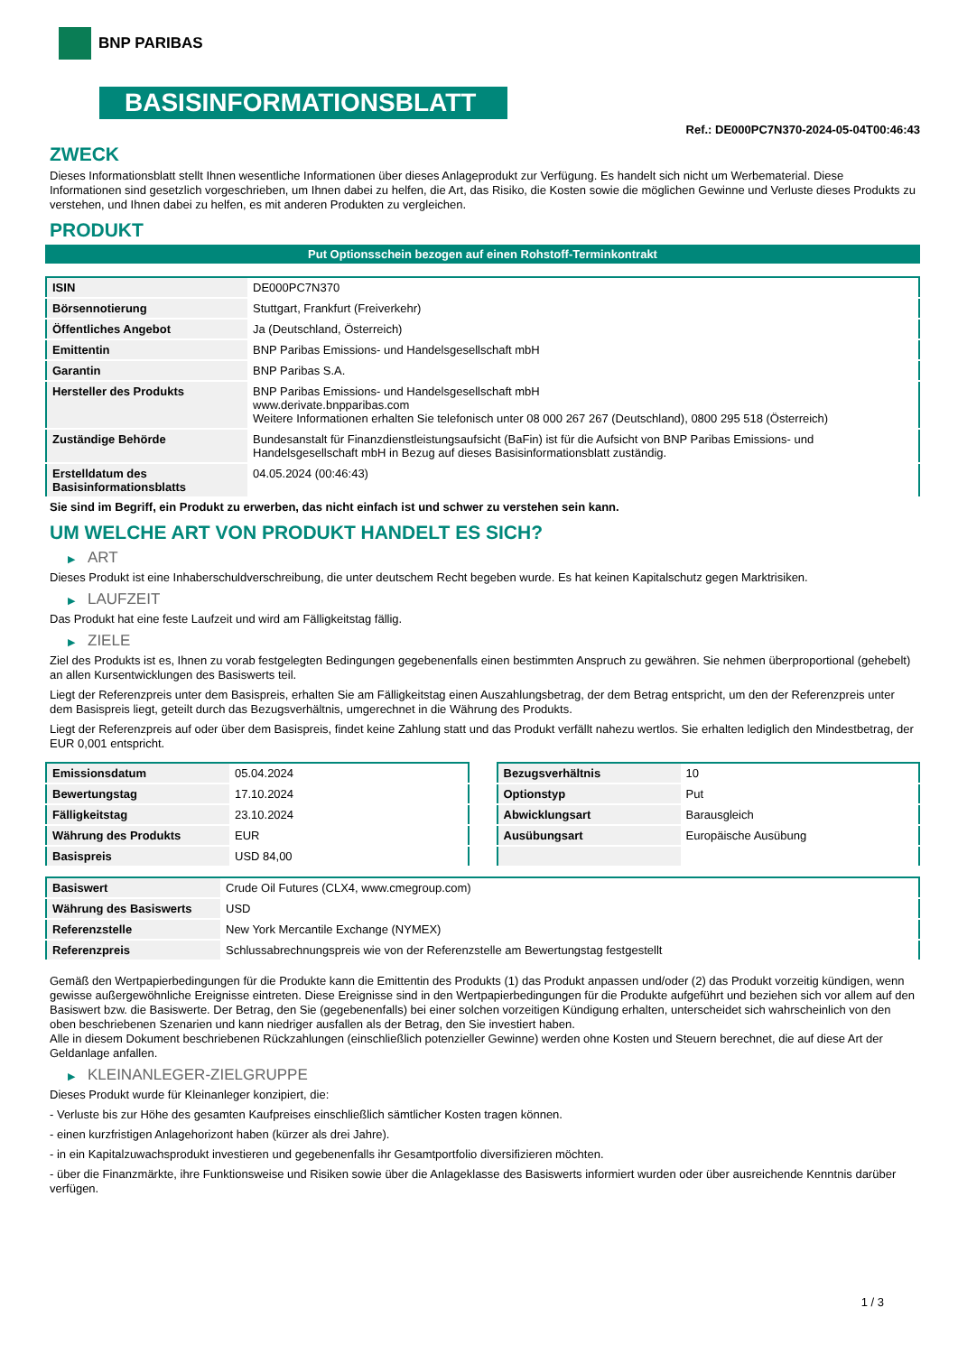BNP PARIBAS
BASISINFORMATIONSBLATT
Ref.: DE000PC7N370-2024-05-04T00:46:43
ZWECK
Dieses Informationsblatt stellt Ihnen wesentliche Informationen über dieses Anlageprodukt zur Verfügung. Es handelt sich nicht um Werbematerial. Diese Informationen sind gesetzlich vorgeschrieben, um Ihnen dabei zu helfen, die Art, das Risiko, die Kosten sowie die möglichen Gewinne und Verluste dieses Produkts zu verstehen, und Ihnen dabei zu helfen, es mit anderen Produkten zu vergleichen.
PRODUKT
Put Optionsschein bezogen auf einen Rohstoff-Terminkontrakt
| ISIN | DE000PC7N370 |
| Börsennotierung | Stuttgart, Frankfurt (Freiverkehr) |
| Öffentliches Angebot | Ja (Deutschland, Österreich) |
| Emittentin | BNP Paribas Emissions- und Handelsgesellschaft mbH |
| Garantin | BNP Paribas S.A. |
| Hersteller des Produkts | BNP Paribas Emissions- und Handelsgesellschaft mbH www.derivate.bnpparibas.com Weitere Informationen erhalten Sie telefonisch unter 08 000 267 267 (Deutschland), 0800 295 518 (Österreich) |
| Zuständige Behörde | Bundesanstalt für Finanzdienstleistungsaufsicht (BaFin) ist für die Aufsicht von BNP Paribas Emissions- und Handelsgesellschaft mbH in Bezug auf dieses Basisinformationsblatt zuständig. |
| Erstelldatum des Basisinformationsblatts | 04.05.2024 (00:46:43) |
Sie sind im Begriff, ein Produkt zu erwerben, das nicht einfach ist und schwer zu verstehen sein kann.
UM WELCHE ART VON PRODUKT HANDELT ES SICH?
▶ ART
Dieses Produkt ist eine Inhaberschuldverschreibung, die unter deutschem Recht begeben wurde. Es hat keinen Kapitalschutz gegen Marktrisiken.
▶ LAUFZEIT
Das Produkt hat eine feste Laufzeit und wird am Fälligkeitstag fällig.
▶ ZIELE
Ziel des Produkts ist es, Ihnen zu vorab festgelegten Bedingungen gegebenenfalls einen bestimmten Anspruch zu gewähren. Sie nehmen überproportional (gehebelt) an allen Kursentwicklungen des Basiswerts teil.
Liegt der Referenzpreis unter dem Basispreis, erhalten Sie am Fälligkeitstag einen Auszahlungsbetrag, der dem Betrag entspricht, um den der Referenzpreis unter dem Basispreis liegt, geteilt durch das Bezugsverhältnis, umgerechnet in die Währung des Produkts.
Liegt der Referenzpreis auf oder über dem Basispreis, findet keine Zahlung statt und das Produkt verfällt nahezu wertlos. Sie erhalten lediglich den Mindestbetrag, der EUR 0,001 entspricht.
| Emissionsdatum | 05.04.2024 |
| Bewertungstag | 17.10.2024 |
| Fälligkeitstag | 23.10.2024 |
| Währung des Produkts | EUR |
| Basispreis | USD 84,00 |
| Bezugsverhältnis | 10 |
| Optionstyp | Put |
| Abwicklungsart | Barausgleich |
| Ausübungsart | Europäische Ausübung |
| Basiswert | Crude Oil Futures (CLX4, www.cmegroup.com) |
| Währung des Basiswerts | USD |
| Referenzstelle | New York Mercantile Exchange (NYMEX) |
| Referenzpreis | Schlussabrechnungspreis wie von der Referenzstelle am Bewertungstag festgestellt |
Gemäß den Wertpapierbedingungen für die Produkte kann die Emittentin des Produkts (1) das Produkt anpassen und/oder (2) das Produkt vorzeitig kündigen, wenn gewisse außergewöhnliche Ereignisse eintreten. Diese Ereignisse sind in den Wertpapierbedingungen für die Produkte aufgeführt und beziehen sich vor allem auf den Basiswert bzw. die Basiswerte. Der Betrag, den Sie (gegebenenfalls) bei einer solchen vorzeitigen Kündigung erhalten, unterscheidet sich wahrscheinlich von den oben beschriebenen Szenarien und kann niedriger ausfallen als der Betrag, den Sie investiert haben.
Alle in diesem Dokument beschriebenen Rückzahlungen (einschließlich potenzieller Gewinne) werden ohne Kosten und Steuern berechnet, die auf diese Art der Geldanlage anfallen.
▶ KLEINANLEGER-ZIELGRUPPE
Dieses Produkt wurde für Kleinanleger konzipiert, die:
- Verluste bis zur Höhe des gesamten Kaufpreises einschließlich sämtlicher Kosten tragen können.
- einen kurzfristigen Anlagehorizont haben (kürzer als drei Jahre).
- in ein Kapitalzuwachsprodukt investieren und gegebenenfalls ihr Gesamtportfolio diversifizieren möchten.
- über die Finanzmärkte, ihre Funktionsweise und Risiken sowie über die Anlageklasse des Basiswerts informiert wurden oder über ausreichende Kenntnis darüber verfügen.
1 / 3